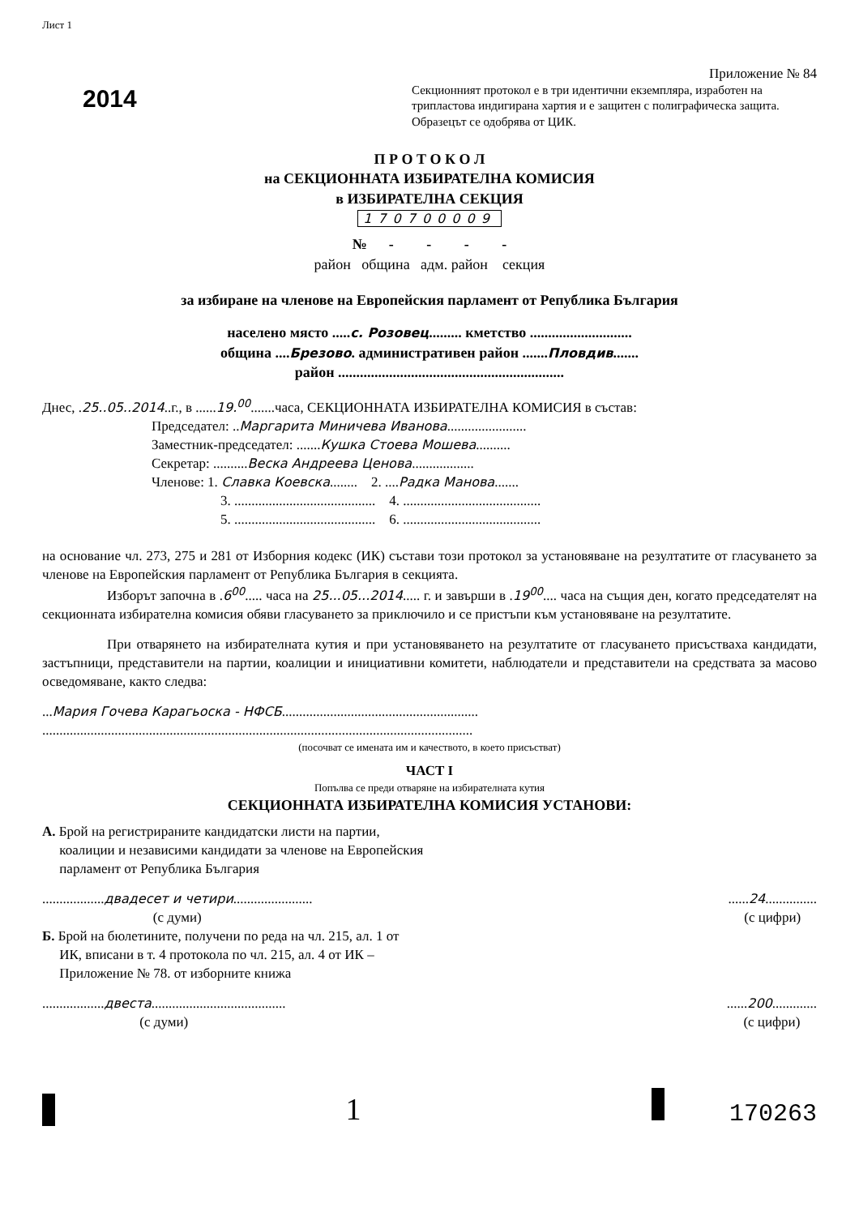Лист 1
2014
Приложение № 84
Секционният протокол е в три идентични екземпляра, изработен на трипластова индигирана хартия и е защитен с полиграфическа защита. Образецът се одобрява от ЦИК.
П Р О Т О К О Л
на СЕКЦИОННАТА ИЗБИРАТЕЛНА КОМИСИЯ
в ИЗБИРАТЕЛНА СЕКЦИЯ
170700009
№ - - - -
район община адм. район секция
за избиране на членове на Европейския парламент от Република България
населено място .....с. Розовец......... кметство ............................
община ....Брезово. административен район .......Пловдив.......
район ..............................................................
Днес, .25..05..2014..г., в ......19.<sup>00</sup>.......часа, СЕКЦИОННАТА ИЗБИРАТЕЛНА КОМИСИЯ в състав:
Председател: ..Маргарита Миничева Иванова.......................
Заместник-председател: .......Кушка Стоева Мошева..........
Секретар: ..........Веска Андреева Ценова..................
Членове: 1. Славка Коевска........ 2. ....Радка Манова.......
3. ......................................... 4. ........................................
5. ......................................... 6. ........................................
на основание чл. 273, 275 и 281 от Изборния кодекс (ИК) състави този протокол за установяване на резултатите от гласуването за членове на Европейския парламент от Република България в секцията.
Изборът започна в .6<sup>00</sup>..... часа на 25...05...2014..... г. и завърши в .19<sup>00</sup>.... часа на същия ден, когато председателят на секционната избирателна комисия обяви гласуването за приключило и се пристъпи към установяване на резултатите.
При отварянето на избирателната кутия и при установяването на резултатите от гласуването присъстваха кандидати, застъпници, представители на партии, коалиции и инициативни комитети, наблюдатели и представители на средствата за масово осведомяване, както следва:
...Мария Гочева Карагьоска - НФСБ.........................................................
.............................................................................................................................
(посочват се имената им и качеството, в което присъстват)
ЧАСТ I
Попълва се преди отваряне на избирателната кутия
СЕКЦИОННАТА ИЗБИРАТЕЛНА КОМИСИЯ УСТАНОВИ:
А. Брой на регистрираните кандидатски листи на партии,
коалиции и независими кандидати за членове на Европейския
парламент от Република България
..................двадесет и четири.......................
(с думи)
......24...............
(с цифри)
Б. Брой на бюлетините, получени по реда на чл. 215, ал. 1 от
ИК, вписани в т. 4 протокола по чл. 215, ал. 4 от ИК –
Приложение № 78. от изборните книжа
..................двеста.......................................
(с думи)
......200.............
(с цифри)
1 170263